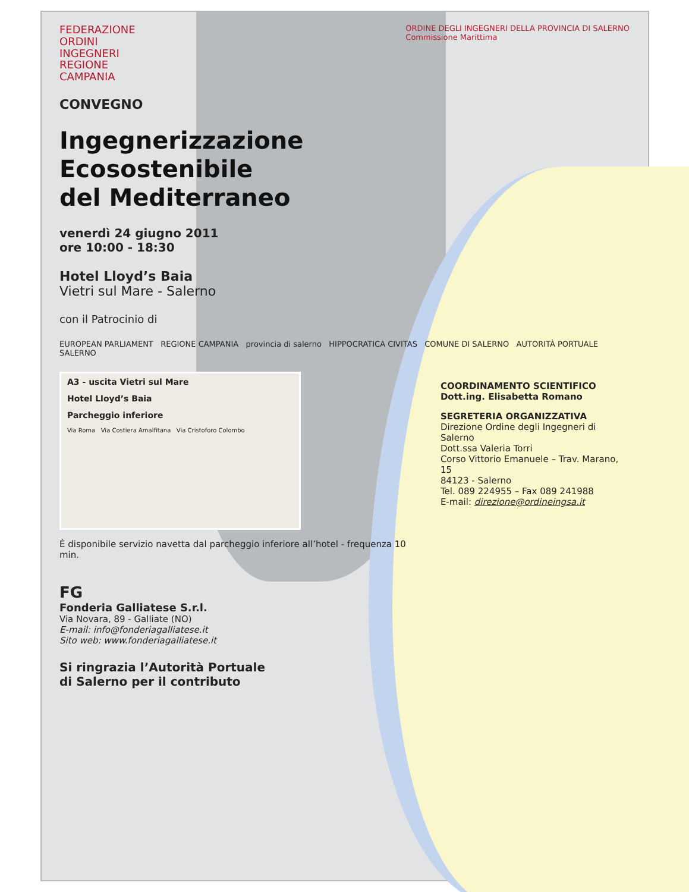FEDERAZIONE
ORDINI
INGEGNERI
REGIONE
CAMPANIA
ORDINE DEGLI INGEGNERI DELLA PROVINCIA DI SALERNO
Commissione Marittima
CONVEGNO
Ingegnerizzazione
Ecosostenibile
del Mediterraneo
venerdì 24 giugno 2011
ore 10:00 - 18:30
Hotel Lloyd’s Baia
Vietri sul Mare - Salerno
con il Patrocinio di
EUROPEAN PARLIAMENT REGIONE CAMPANIA provincia di salerno HIPPOCRATICA CIVITAS COMUNE DI SALERNO AUTORITÀ PORTUALE SALERNO
A3 - uscita Vietri sul Mare
Hotel Lloyd’s Baia
Parcheggio inferiore
Via Roma Via Costiera Amalfitana Via Cristoforo Colombo
È disponibile servizio navetta dal parcheggio inferiore all’hotel - frequenza 10 min.
COORDINAMENTO SCIENTIFICO
Dott.ing. Elisabetta Romano
SEGRETERIA ORGANIZZATIVA
Direzione Ordine degli Ingegneri di Salerno
Dott.ssa Valeria Torri
Corso Vittorio Emanuele – Trav. Marano, 15
84123 - Salerno
Tel. 089 224955 – Fax 089 241988
E-mail: direzione@ordineingsa.it
FG
Fonderia Galliatese S.r.l.
Via Novara, 89 - Galliate (NO)
E-mail: info@fonderiagalliatese.it
Sito web: www.fonderiagalliatese.it
Si ringrazia l’Autorità Portuale
di Salerno per il contributo